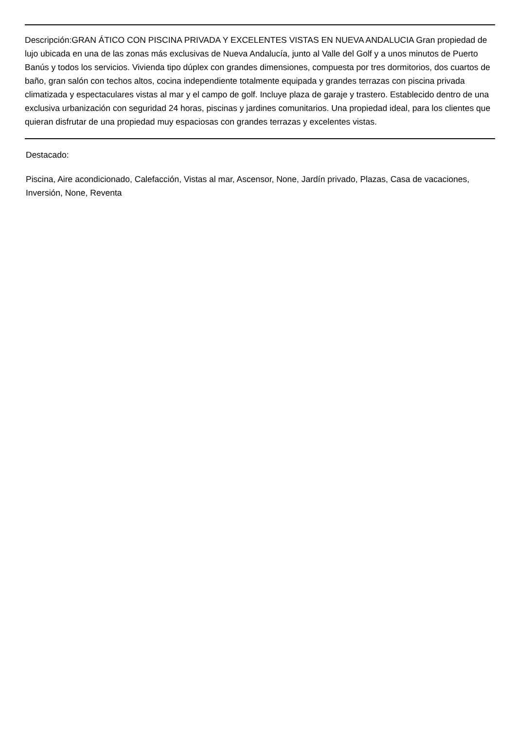Descripción:GRAN ÁTICO CON PISCINA PRIVADA Y EXCELENTES VISTAS EN NUEVA ANDALUCIA Gran propiedad de lujo ubicada en una de las zonas más exclusivas de Nueva Andalucía, junto al Valle del Golf y a unos minutos de Puerto Banús y todos los servicios. Vivienda tipo dúplex con grandes dimensiones, compuesta por tres dormitorios, dos cuartos de baño, gran salón con techos altos, cocina independiente totalmente equipada y grandes terrazas con piscina privada climatizada y espectaculares vistas al mar y el campo de golf. Incluye plaza de garaje y trastero. Establecido dentro de una exclusiva urbanización con seguridad 24 horas, piscinas y jardines comunitarios. Una propiedad ideal, para los clientes que quieran disfrutar de una propiedad muy espaciosas con grandes terrazas y excelentes vistas.
Destacado:
Piscina, Aire acondicionado, Calefacción, Vistas al mar, Ascensor, None, Jardín privado, Plazas, Casa de vacaciones, Inversión, None, Reventa